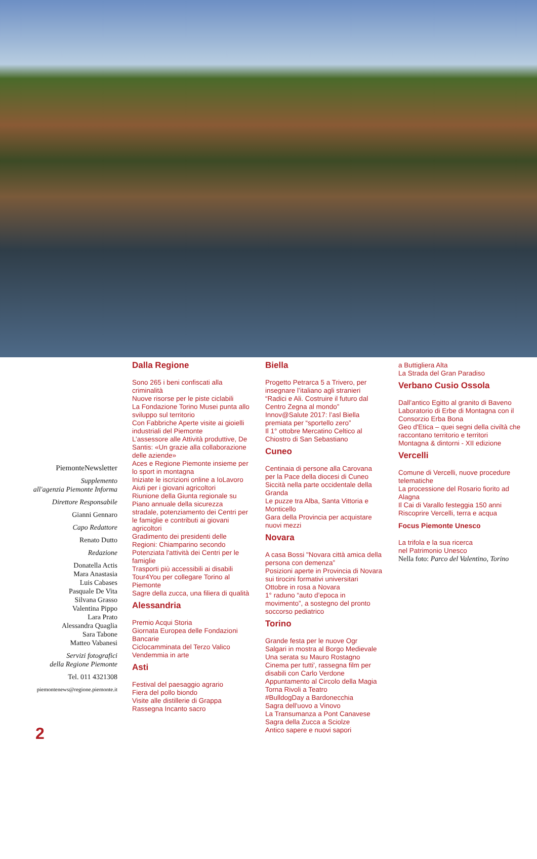PiemonteNewsletter
Supplemento
all'agenzia Piemonte Informa
Direttore Responsabile
Gianni Gennaro
Capo Redattore
Renato Dutto
Redazione
Donatella Actis
Mara Anastasia
Luis Cabases
Pasquale De Vita
Silvana Grasso
Valentina Pippo
Lara Prato
Alessandra Quaglia
Sara Tabone
Matteo Vabanesi
Servizi fotografici
della Regione Piemonte
Tel. 011 4321308
piemontenews@regione.piemonte.it
2
Dalla Regione
Sono 265 i beni confiscati alla criminalità
Nuove risorse per le piste ciclabili
La Fondazione Torino Musei punta allo sviluppo sul territorio
Con Fabbriche Aperte visite ai gioielli industriali del Piemonte
L’assessore alle Attività produttive, De Santis: «Un grazie alla collaborazione delle aziende»
Aces e Regione Piemonte insieme per lo sport in montagna
Iniziate le iscrizioni online a IoLavoro
Aiuti per i giovani agricoltori
Riunione della Giunta regionale su Piano annuale della sicurezza stradale, potenziamento dei Centri per le famiglie e contributi ai giovani agricoltori
Gradimento dei presidenti delle Regioni: Chiamparino secondo
Potenziata l'attività dei Centri per le famiglie
Trasporti più accessibili ai disabili
Tour4You per collegare Torino al Piemonte
Sagre della zucca, una filiera di qualità
Alessandria
Premio Acqui Storia
Giornata Europea delle Fondazioni Bancarie
Ciclocamminata del Terzo Valico
Vendemmia in arte
Asti
Festival del paesaggio agrario
Fiera del pollo biondo
Visite alle distillerie di Grappa
Rassegna Incanto sacro
Biella
Progetto Petrarca 5 a Trivero, per insegnare l’italiano agli stranieri
“Radici e Ali. Costruire il futuro dal Centro Zegna al mondo”
Innov@Salute 2017: l’asl Biella premiata per “sportello zero”
Il 1° ottobre Mercatino Celtico al Chiostro di San Sebastiano
Cuneo
Centinaia di persone alla Carovana per la Pace della diocesi di Cuneo
Siccità nella parte occidentale della Granda
Le puzze tra Alba, Santa Vittoria e Monticello
Gara della Provincia per acquistare nuovi mezzi
Novara
A casa Bossi "Novara città amica della persona con demenza”
Posizioni aperte in Provincia di Novara sui tirocini formativi universitari
Ottobre in rosa a Novara
1° raduno “auto d’epoca in movimento”, a sostegno del pronto soccorso pediatrico
Torino
Grande festa per le nuove Ogr
Salgari in mostra al Borgo Medievale
Una serata su Mauro Rostagno
Cinema per tutti', rassegna film per disabili con Carlo Verdone
Appuntamento al Circolo della Magia
Torna Rivoli a Teatro
#BulldogDay a Bardonecchia
Sagra dell'uovo a Vinovo
La Transumanza a Pont Canavese
Sagra della Zucca a Sciolze
Antico sapere e nuovi sapori
a Buttigliera Alta
La Strada del Gran Paradiso
Verbano Cusio Ossola
Dall’antico Egitto al granito di Baveno
Laboratorio di Erbe di Montagna con il Consorzio Erba Bona
Geo d'Etica – quei segni della civiltà che raccontano territorio e territori
Montagna & dintorni - XII edizione
Vercelli
Comune di Vercelli, nuove procedure telematiche
La processione del Rosario fiorito ad Alagna
Il Cai di Varallo festeggia 150 anni
Riscoprire Vercelli, terra e acqua
Focus Piemonte Unesco
La trifola e la sua ricerca
nel Patrimonio Unesco
Nella foto: Parco del Valentino, Torino